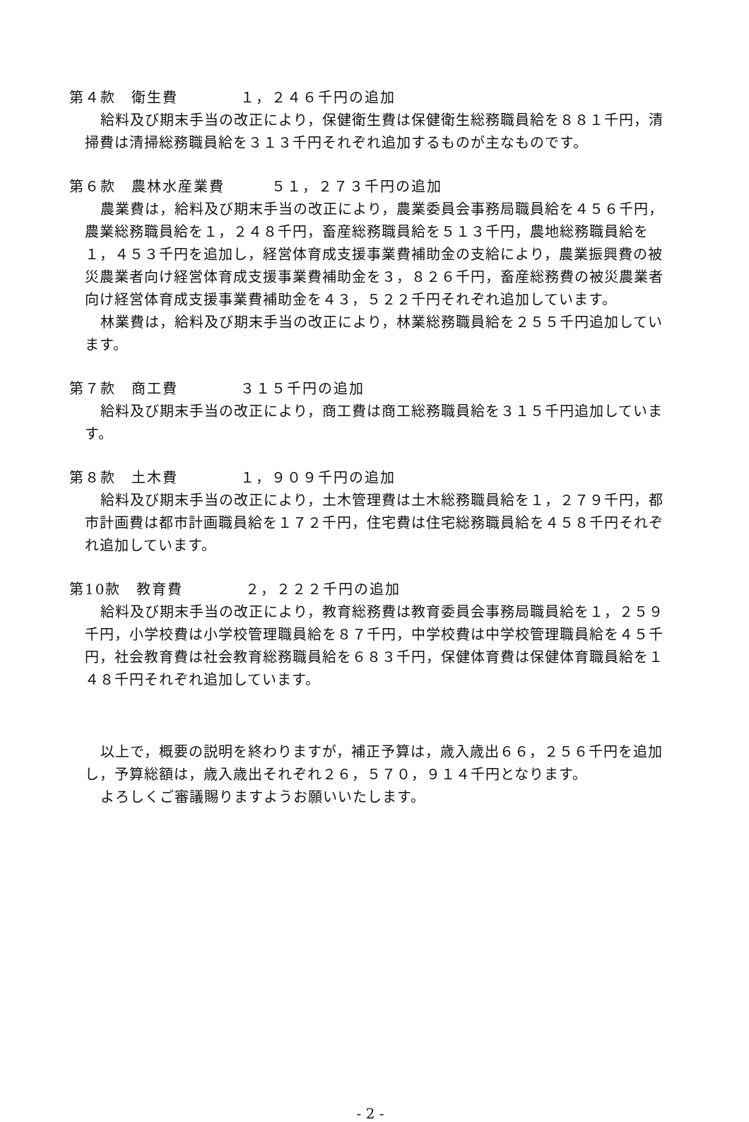第４款　衛生費　　　　１，２４６千円の追加
給料及び期末手当の改正により，保健衛生費は保健衛生総務職員給を８８１千円，清掃費は清掃総務職員給を３１３千円それぞれ追加するものが主なものです。
第６款　農林水産業費　　　５１，２７３千円の追加
農業費は，給料及び期末手当の改正により，農業委員会事務局職員給を４５６千円，農業総務職員給を１，２４８千円，畜産総務職員給を５１３千円，農地総務職員給を１，４５３千円を追加し，経営体育成支援事業費補助金の支給により，農業振興費の被災農業者向け経営体育成支援事業費補助金を３，８２６千円，畜産総務費の被災農業者向け経営体育成支援事業費補助金を４３，５２２千円それぞれ追加しています。
林業費は，給料及び期末手当の改正により，林業総務職員給を２５５千円追加しています。
第７款　商工費　　　　３１５千円の追加
給料及び期末手当の改正により，商工費は商工総務職員給を３１５千円追加しています。
第８款　土木費　　　　１，９０９千円の追加
給料及び期末手当の改正により，土木管理費は土木総務職員給を１，２７９千円，都市計画費は都市計画職員給を１７２千円，住宅費は住宅総務職員給を４５８千円それぞれ追加しています。
第10款　教育費　　　　２，２２２千円の追加
給料及び期末手当の改正により，教育総務費は教育委員会事務局職員給を１，２５９千円，小学校費は小学校管理職員給を８７千円，中学校費は中学校管理職員給を４５千円，社会教育費は社会教育総務職員給を６８３千円，保健体育費は保健体育職員給を１４８千円それぞれ追加しています。
以上で，概要の説明を終わりますが，補正予算は，歳入歳出６６，２５６千円を追加し，予算総額は，歳入歳出それぞれ２６，５７０，９１４千円となります。
よろしくご審議賜りますようお願いいたします。
- 2 -